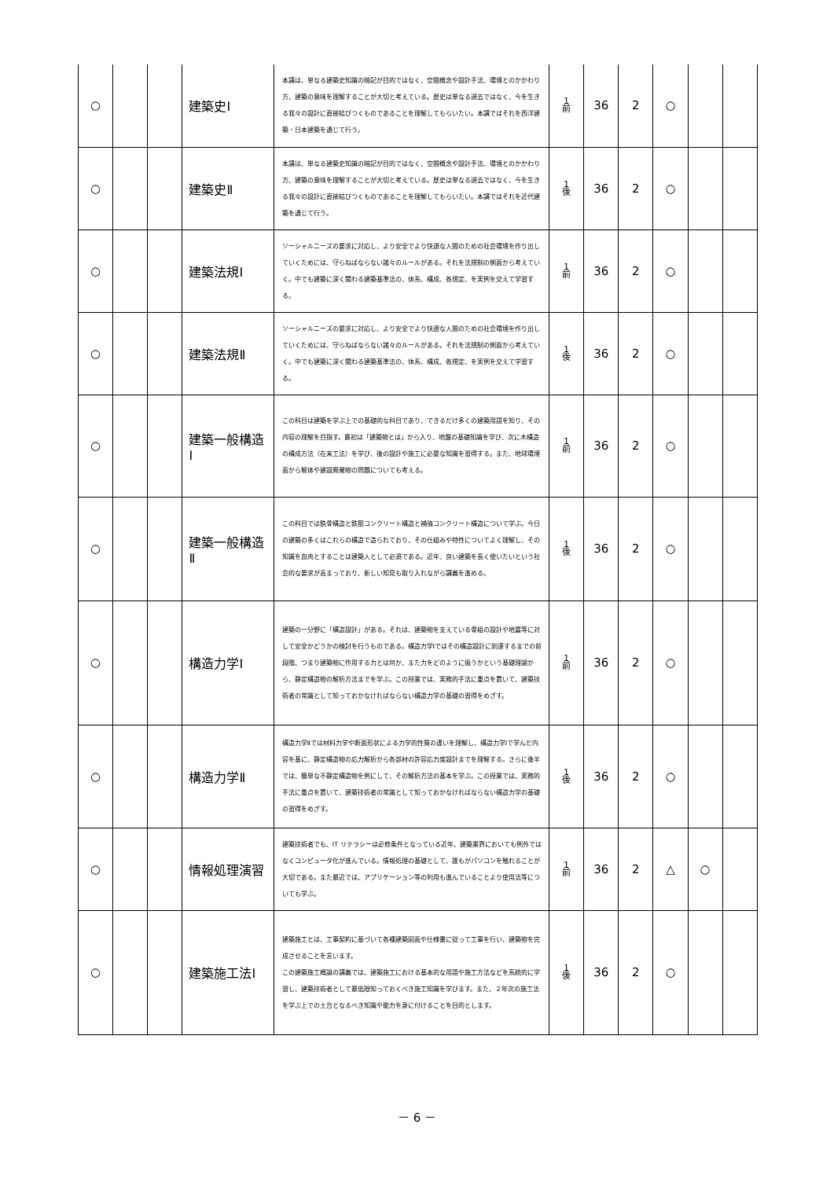| ○ | | | 建築史Ⅰ | 本講は、単なる建築史知識の暗記が目的ではなく、空間概念や設計手法、環境とのかかわり方、建築の意味を理解することが大切と考えている。歴史は単なる過去ではなく、今を生きる我々の設計に直接結びつくものであることを理解してもらいたい。本講ではそれを西洋建築・日本建築を通じて行う。 | 1 前 | 36 | 2 | ○ | | |
| ○ | | | 建築史Ⅱ | 本講は、単なる建築史知識の暗記が目的ではなく、空間概念や設計手法、環境とのかかわり方、建築の意味を理解することが大切と考えている。歴史は単なる過去ではなく、今を生きる我々の設計に直接結びつくものであることを理解してもらいたい。本講ではそれを近代建築を通じて行う。 | 1 後 | 36 | 2 | ○ | | |
| ○ | | | 建築法規Ⅰ | ソーシャルニーズの要求に対応し、より安全でより快適な人間のための社会環境を作り出していくためには、守らねばならない諸々のルールがある。それを法規制の側面から考えていく。中でも建築に深く関わる建築基準法の、体系、構成、各規定、を実例を交えて学習する。 | 1 前 | 36 | 2 | ○ | | |
| ○ | | | 建築法規Ⅱ | ソーシャルニーズの要求に対応し、より安全でより快適な人間のための社会環境を作り出していくためには、守らねばならない諸々のルールがある。それを法規制の側面から考えていく。中でも建築に深く関わる建築基準法の、体系、構成、各規定、を実例を交えて学習する。 | 1 後 | 36 | 2 | ○ | | |
| ○ | | | 建築一般構造Ⅰ | この科目は建築を学ぶ上での基礎的な科目であり、できるだけ多くの建築用語を知り、その内容の理解を目指す。最初は「建築物とは」から入り、地盤の基礎知識を学び、次に木構造の構成方法（在来工法）を学び、後の設計や施工に必要な知識を習得する。また、地球環境面から解体や建設廃棄物の問題についても考える。 | 1 前 | 36 | 2 | ○ | | |
| ○ | | | 建築一般構造Ⅱ | この科目では鉄骨構造と鉄筋コンクリート構造と補強コンクリート構造について学ぶ。今日の建築の多くはこれらの構造で造られており、その仕組みや特性についてよく理解し、その知識を血肉とすることは建築人として必須である。近年、良い建築を長く使いたいという社会的な要求が高まっており、新しい知見も取り入れながら講義を進める。 | 1 後 | 36 | 2 | ○ | | |
| ○ | | | 構造力学Ⅰ | 建築の一分野に「構造設計」がある。それは、建築物を支えている骨組の設計や地震等に対して安全かどうかの検討を行うものである。構造力学Ⅰではその構造設計に到達するまでの前段階、つまり建築物に作用する力とは何か、また力をどのように扱うかという基礎理論から、静定構造物の解析方法までを学ぶ。この授業では、実務的手法に重点を置いて、建築技術者の常識として知っておかなければならない構造力学の基礎の習得をめざす。 | 1 前 | 36 | 2 | ○ | | |
| ○ | | | 構造力学Ⅱ | 構造力学Ⅱでは材料力学や断面形状による力学的性質の違いを理解し、構造力学Ⅰで学んだ内容を基に、静定構造物の応力解析から各部材の許容応力度設計までを理解する。さらに後半では、簡単な不静定構造物を例にして、その解析方法の基本を学ぶ。この授業では、実務的手法に重点を置いて、建築技術者の常識として知っておかなければならない構造力学の基礎の習得をめざす。 | 1 後 | 36 | 2 | ○ | | |
| ○ | | | 情報処理演習 | 建築技術者でも、IT リテラシーは必修条件となっている近年、建築業界においても例外ではなくコンピュータ化が進んでいる。情報処理の基礎として、誰もがパソコンを触れることが大切である。また最近では、アプリケーション等の利用も進んでいることより使用法等についても学ぶ。 | 1 前 | 36 | 2 | △ | ○ | |
| ○ | | | 建築施工法Ⅰ | 建築施工とは、工事契約に基づいて各種建築図面や仕様書に従って工事を行い、建築物を完成させることを言います。 この建築施工概論の講義では、建築施工における基本的な用語や施工方法などを系統的に学習し、建築技術者として最低限知っておくべき施工知識を学びます。また、２年次の施工法を学ぶ上での土台となるべき知識や能力を身に付けることを目的とします。 | 1 後 | 36 | 2 | ○ | | |
－ 6 －